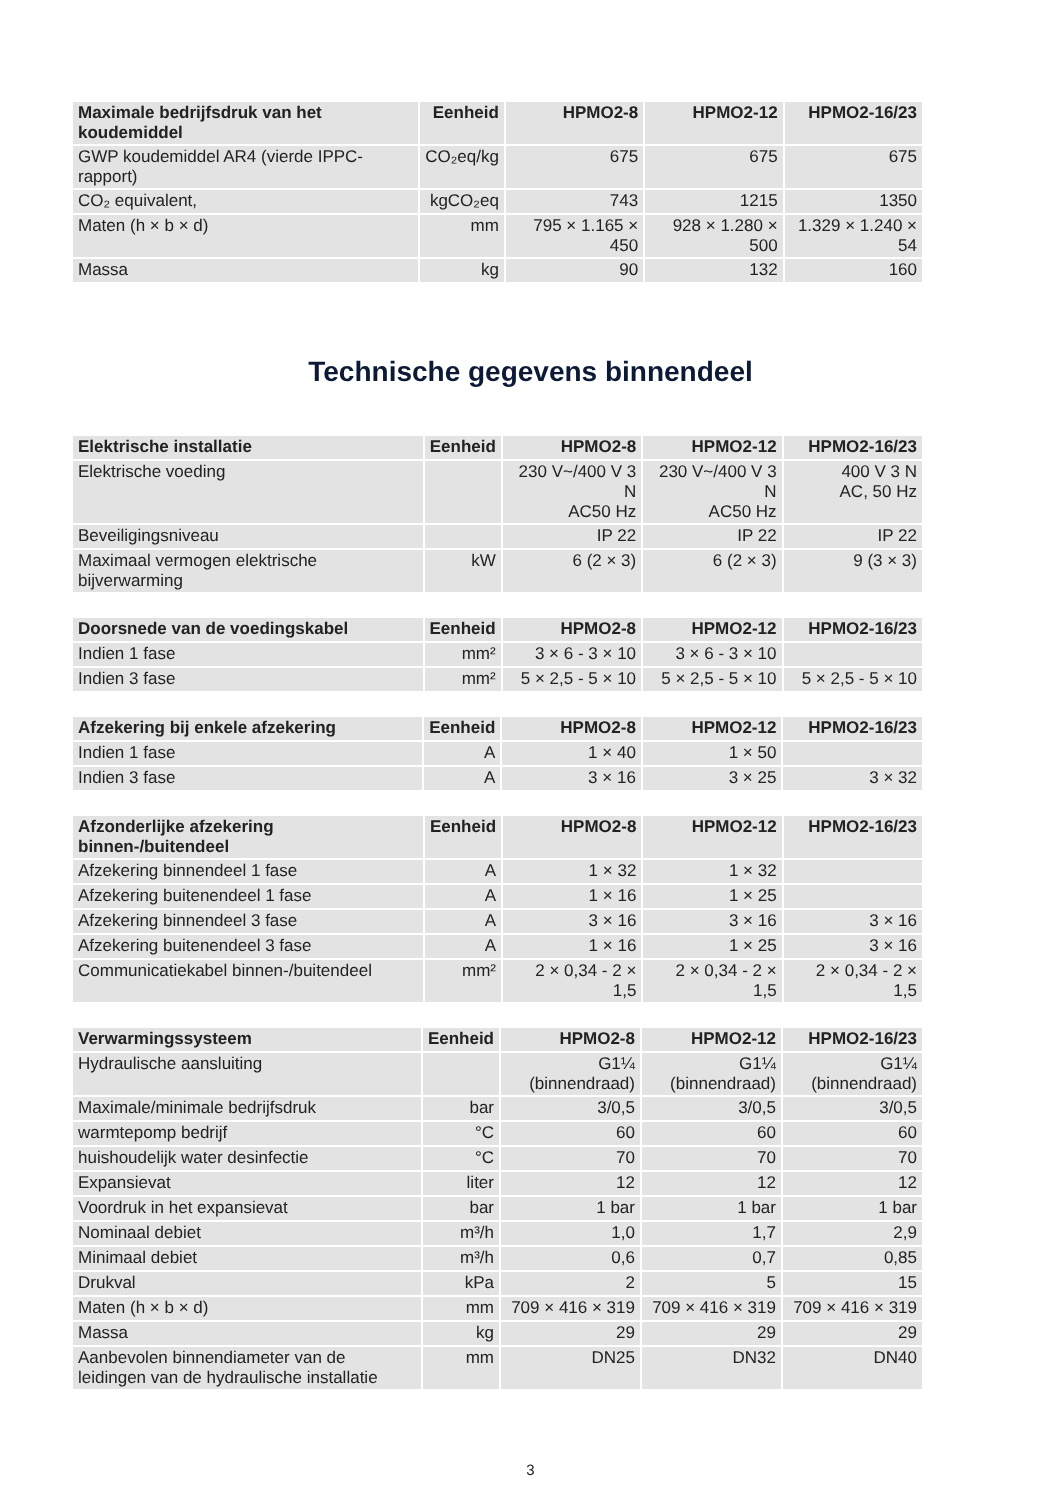| Maximale bedrijfsdruk van het koudemiddel | Eenheid | HPMO2-8 | HPMO2-12 | HPMO2-16/23 |
| --- | --- | --- | --- | --- |
| GWP koudemiddel AR4 (vierde IPPC-rapport) | CO₂eq/kg | 675 | 675 | 675 |
| CO₂ equivalent, | kgCO₂eq | 743 | 1215 | 1350 |
| Maten (h × b × d) | mm | 795 × 1.165 × 450 | 928 × 1.280 × 500 | 1.329 × 1.240 × 54 |
| Massa | kg | 90 | 132 | 160 |
Technische gegevens binnendeel
| Elektrische installatie | Eenheid | HPMO2-8 | HPMO2-12 | HPMO2-16/23 |
| --- | --- | --- | --- | --- |
| Elektrische voeding | | 230 V~/400 V 3 N AC50 Hz | 230 V~/400 V 3 N AC50 Hz | 400 V 3 N AC, 50 Hz |
| Beveiligingsniveau | | IP 22 | IP 22 | IP 22 |
| Maximaal vermogen elektrische bijverwarming | kW | 6 (2 × 3) | 6 (2 × 3) | 9 (3 × 3) |
| Doorsnede van de voedingskabel | Eenheid | HPMO2-8 | HPMO2-12 | HPMO2-16/23 |
| --- | --- | --- | --- | --- |
| Indien 1 fase | mm² | 3 × 6 - 3 × 10 | 3 × 6 - 3 × 10 | |
| Indien 3 fase | mm² | 5 × 2,5 - 5 × 10 | 5 × 2,5 - 5 × 10 | 5 × 2,5 - 5 × 10 |
| Afzekering bij enkele afzekering | Eenheid | HPMO2-8 | HPMO2-12 | HPMO2-16/23 |
| --- | --- | --- | --- | --- |
| Indien 1 fase | A | 1 × 40 | 1 × 50 | |
| Indien 3 fase | A | 3 × 16 | 3 × 25 | 3 × 32 |
| Afzonderlijke afzekering binnen-/buitendeel | Eenheid | HPMO2-8 | HPMO2-12 | HPMO2-16/23 |
| --- | --- | --- | --- | --- |
| Afzekering binnendeel 1 fase | A | 1 × 32 | 1 × 32 | |
| Afzekering buitenendeel 1 fase | A | 1 × 16 | 1 × 25 | |
| Afzekering binnendeel 3 fase | A | 3 × 16 | 3 × 16 | 3 × 16 |
| Afzekering buitenendeel 3 fase | A | 1 × 16 | 1 × 25 | 3 × 16 |
| Communicatiekabel binnen-/buitendeel | mm² | 2 × 0,34 - 2 × 1,5 | 2 × 0,34 - 2 × 1,5 | 2 × 0,34 - 2 × 1,5 |
| Verwarmingssysteem | Eenheid | HPMO2-8 | HPMO2-12 | HPMO2-16/23 |
| --- | --- | --- | --- | --- |
| Hydraulische aansluiting | | G1¼ (binnendraad) | G1¼ (binnendraad) | G1¼ (binnendraad) |
| Maximale/minimale bedrijfsdruk | bar | 3/0,5 | 3/0,5 | 3/0,5 |
| warmtepomp bedrijf | °C | 60 | 60 | 60 |
| huishoudelijk water desinfectie | °C | 70 | 70 | 70 |
| Expansievat | liter | 12 | 12 | 12 |
| Voordruk in het expansievat | bar | 1 bar | 1 bar | 1 bar |
| Nominaal debiet | m³/h | 1,0 | 1,7 | 2,9 |
| Minimaal debiet | m³/h | 0,6 | 0,7 | 0,85 |
| Drukval | kPa | 2 | 5 | 15 |
| Maten (h × b × d) | mm | 709 × 416 × 319 | 709 × 416 × 319 | 709 × 416 × 319 |
| Massa | kg | 29 | 29 | 29 |
| Aanbevolen binnendiameter van de leidingen van de hydraulische installatie | mm | DN25 | DN32 | DN40 |
3